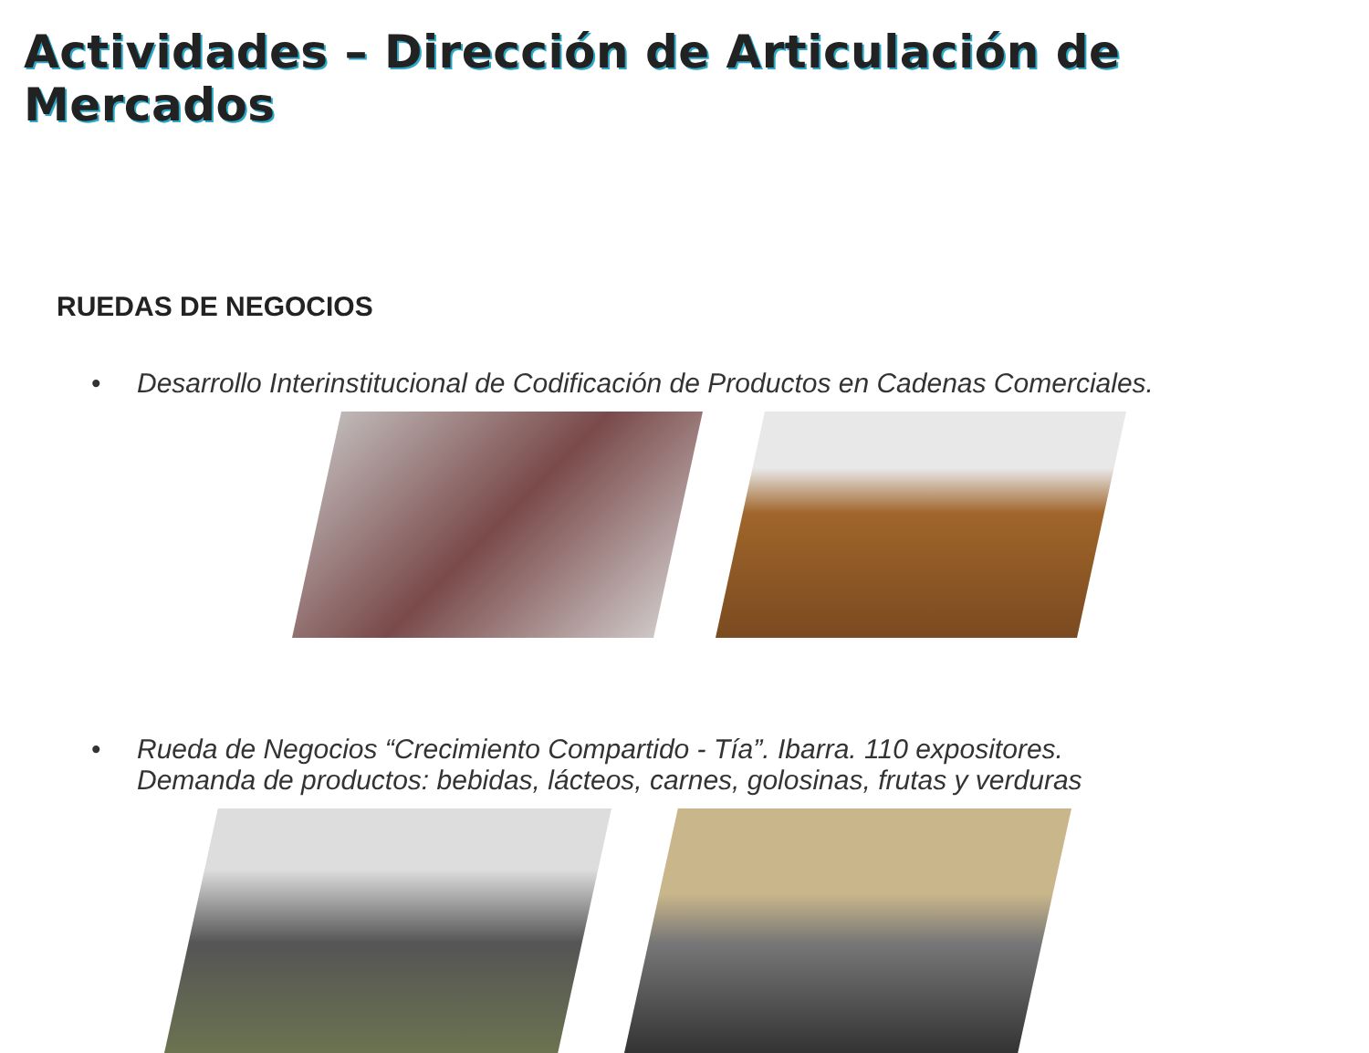Actividades – Dirección de Articulación de Mercados
RUEDAS DE NEGOCIOS
• Desarrollo Interinstitucional de Codificación de Productos en Cadenas Comerciales.
• Rueda de Negocios “Crecimiento Compartido - Tía”. Ibarra. 110 expositores.
Demanda de productos: bebidas, lácteos, carnes, golosinas, frutas y verduras